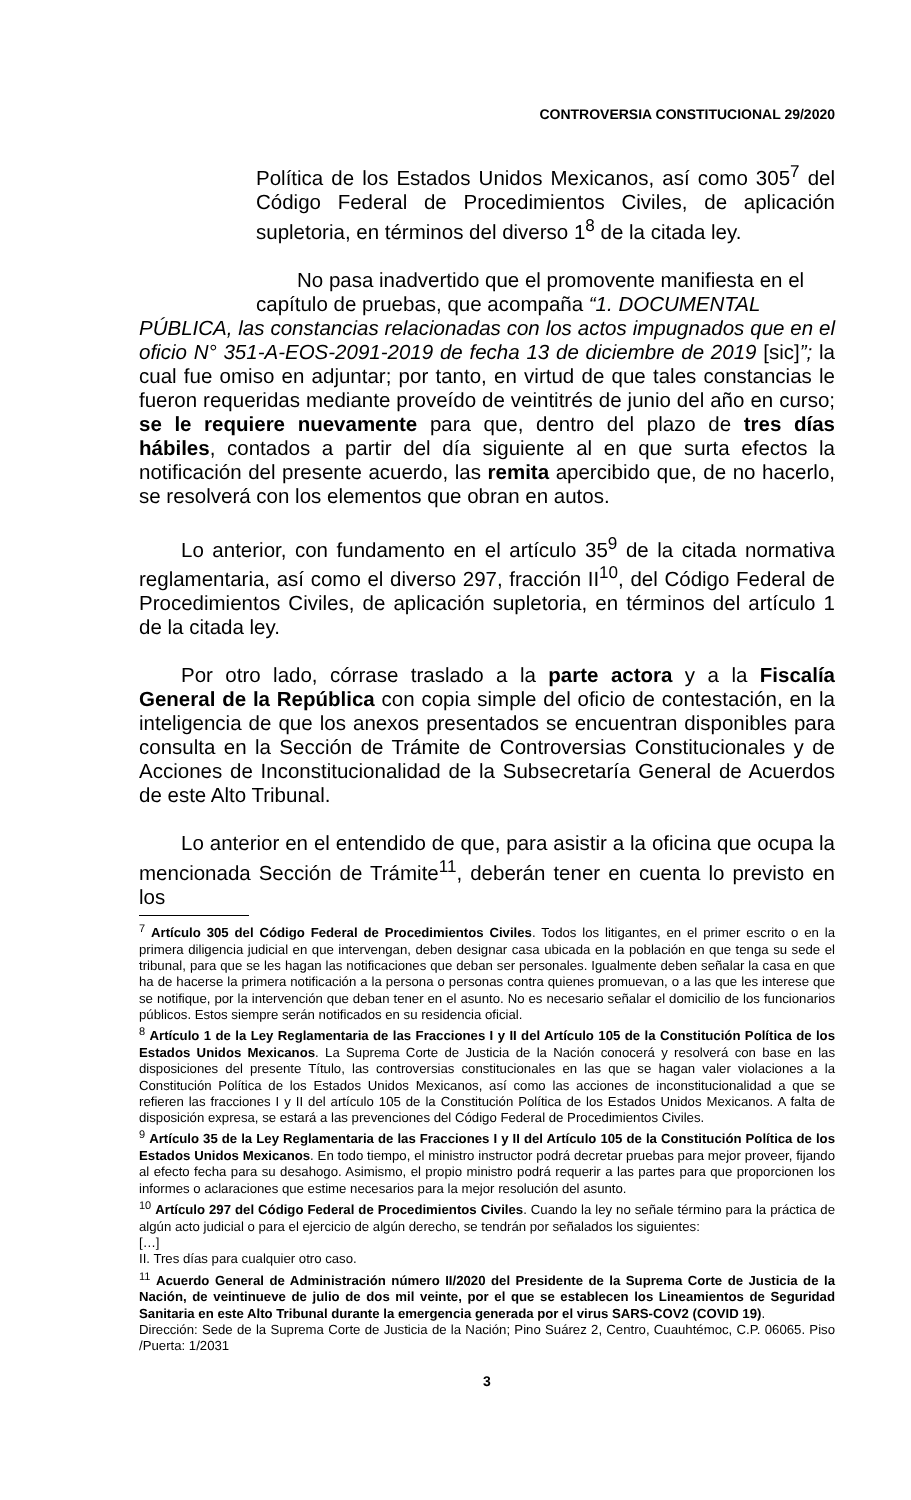CONTROVERSIA CONSTITUCIONAL 29/2020
Política de los Estados Unidos Mexicanos, así como 305<sup>7</sup> del Código Federal de Procedimientos Civiles, de aplicación supletoria, en términos del diverso 1<sup>8</sup> de la citada ley.
No pasa inadvertido que el promovente manifiesta en el
capítulo de pruebas, que acompaña “1. DOCUMENTAL
PÚBLICA, las constancias relacionadas con los actos impugnados que en el oficio N° 351-A-EOS-2091-2019 de fecha 13 de diciembre de 2019 [sic]”; la cual fue omiso en adjuntar; por tanto, en virtud de que tales constancias le fueron requeridas mediante proveído de veintitrés de junio del año en curso; se le requiere nuevamente para que, dentro del plazo de tres días hábiles, contados a partir del día siguiente al en que surta efectos la notificación del presente acuerdo, las remita apercibido que, de no hacerlo, se resolverá con los elementos que obran en autos.
Lo anterior, con fundamento en el artículo 35<sup>9</sup> de la citada normativa reglamentaria, así como el diverso 297, fracción II<sup>10</sup>, del Código Federal de Procedimientos Civiles, de aplicación supletoria, en términos del artículo 1 de la citada ley.
Por otro lado, córrase traslado a la parte actora y a la Fiscalía General de la República con copia simple del oficio de contestación, en la inteligencia de que los anexos presentados se encuentran disponibles para consulta en la Sección de Trámite de Controversias Constitucionales y de Acciones de Inconstitucionalidad de la Subsecretaría General de Acuerdos de este Alto Tribunal.
Lo anterior en el entendido de que, para asistir a la oficina que ocupa la mencionada Sección de Trámite<sup>11</sup>, deberán tener en cuenta lo previsto en los
<sup>7</sup> Artículo 305 del Código Federal de Procedimientos Civiles. Todos los litigantes, en el primer escrito o en la primera diligencia judicial en que intervengan, deben designar casa ubicada en la población en que tenga su sede el tribunal, para que se les hagan las notificaciones que deban ser personales. Igualmente deben señalar la casa en que ha de hacerse la primera notificación a la persona o personas contra quienes promuevan, o a las que les interese que se notifique, por la intervención que deban tener en el asunto. No es necesario señalar el domicilio de los funcionarios públicos. Estos siempre serán notificados en su residencia oficial.
<sup>8</sup> Artículo 1 de la Ley Reglamentaria de las Fracciones I y II del Artículo 105 de la Constitución Política de los Estados Unidos Mexicanos. La Suprema Corte de Justicia de la Nación conocerá y resolverá con base en las disposiciones del presente Título, las controversias constitucionales en las que se hagan valer violaciones a la Constitución Política de los Estados Unidos Mexicanos, así como las acciones de inconstitucionalidad a que se refieren las fracciones I y II del artículo 105 de la Constitución Política de los Estados Unidos Mexicanos. A falta de disposición expresa, se estará a las prevenciones del Código Federal de Procedimientos Civiles.
<sup>9</sup> Artículo 35 de la Ley Reglamentaria de las Fracciones I y II del Artículo 105 de la Constitución Política de los Estados Unidos Mexicanos. En todo tiempo, el ministro instructor podrá decretar pruebas para mejor proveer, fijando al efecto fecha para su desahogo. Asimismo, el propio ministro podrá requerir a las partes para que proporcionen los informes o aclaraciones que estime necesarios para la mejor resolución del asunto.
<sup>10</sup> Artículo 297 del Código Federal de Procedimientos Civiles. Cuando la ley no señale término para la práctica de algún acto judicial o para el ejercicio de algún derecho, se tendrán por señalados los siguientes:
[…]
II. Tres días para cualquier otro caso.
<sup>11</sup> Acuerdo General de Administración número II/2020 del Presidente de la Suprema Corte de Justicia de la Nación, de veintinueve de julio de dos mil veinte, por el que se establecen los Lineamientos de Seguridad Sanitaria en este Alto Tribunal durante la emergencia generada por el virus SARS-COV2 (COVID 19).
Dirección: Sede de la Suprema Corte de Justicia de la Nación; Pino Suárez 2, Centro, Cuauhtémoc, C.P. 06065. Piso /Puerta: 1/2031
3